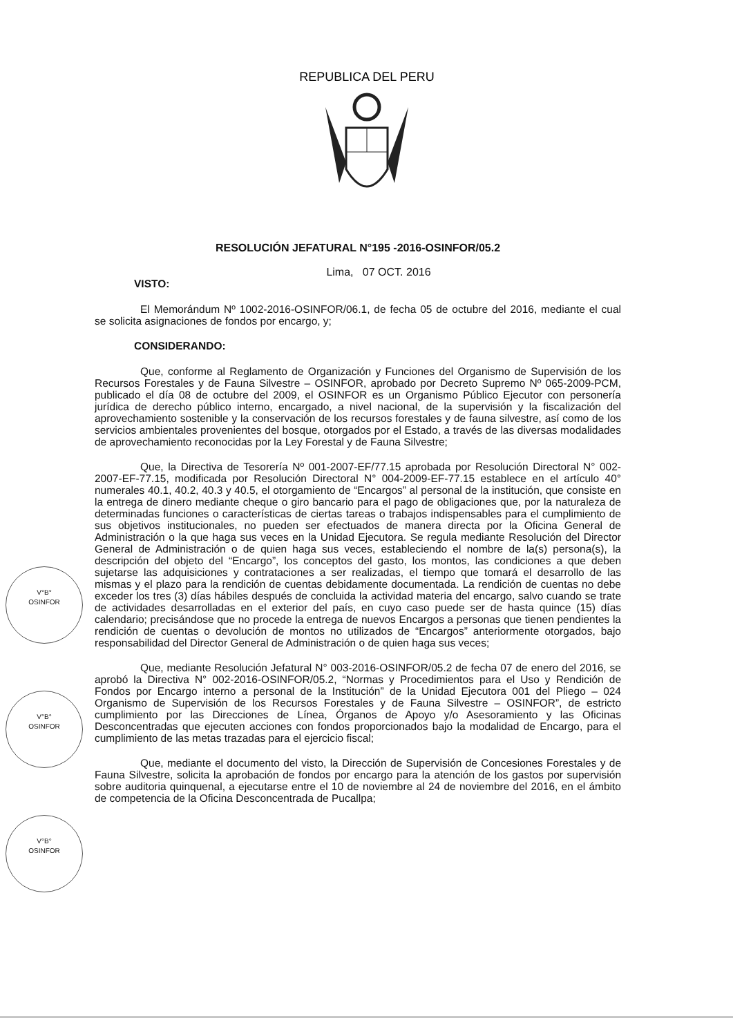REPUBLICA DEL PERU
RESOLUCIÓN JEFATURAL N°195 -2016-OSINFOR/05.2
Lima, 07 OCT. 2016
VISTO:
El Memorándum Nº 1002-2016-OSINFOR/06.1, de fecha 05 de octubre del 2016, mediante el cual se solicita asignaciones de fondos por encargo, y;
CONSIDERANDO:
Que, conforme al Reglamento de Organización y Funciones del Organismo de Supervisión de los Recursos Forestales y de Fauna Silvestre – OSINFOR, aprobado por Decreto Supremo Nº 065-2009-PCM, publicado el día 08 de octubre del 2009, el OSINFOR es un Organismo Público Ejecutor con personería jurídica de derecho público interno, encargado, a nivel nacional, de la supervisión y la fiscalización del aprovechamiento sostenible y la conservación de los recursos forestales y de fauna silvestre, así como de los servicios ambientales provenientes del bosque, otorgados por el Estado, a través de las diversas modalidades de aprovechamiento reconocidas por la Ley Forestal y de Fauna Silvestre;
Que, la Directiva de Tesorería Nº 001-2007-EF/77.15 aprobada por Resolución Directoral N° 002-2007-EF-77.15, modificada por Resolución Directoral N° 004-2009-EF-77.15 establece en el artículo 40° numerales 40.1, 40.2, 40.3 y 40.5, el otorgamiento de “Encargos” al personal de la institución, que consiste en la entrega de dinero mediante cheque o giro bancario para el pago de obligaciones que, por la naturaleza de determinadas funciones o características de ciertas tareas o trabajos indispensables para el cumplimiento de sus objetivos institucionales, no pueden ser efectuados de manera directa por la Oficina General de Administración o la que haga sus veces en la Unidad Ejecutora. Se regula mediante Resolución del Director General de Administración o de quien haga sus veces, estableciendo el nombre de la(s) persona(s), la descripción del objeto del “Encargo”, los conceptos del gasto, los montos, las condiciones a que deben sujetarse las adquisiciones y contrataciones a ser realizadas, el tiempo que tomará el desarrollo de las mismas y el plazo para la rendición de cuentas debidamente documentada. La rendición de cuentas no debe exceder los tres (3) días hábiles después de concluida la actividad materia del encargo, salvo cuando se trate de actividades desarrolladas en el exterior del país, en cuyo caso puede ser de hasta quince (15) días calendario; precisándose que no procede la entrega de nuevos Encargos a personas que tienen pendientes la rendición de cuentas o devolución de montos no utilizados de “Encargos” anteriormente otorgados, bajo responsabilidad del Director General de Administración o de quien haga sus veces;
Que, mediante Resolución Jefatural N° 003-2016-OSINFOR/05.2 de fecha 07 de enero del 2016, se aprobó la Directiva N° 002-2016-OSINFOR/05.2, “Normas y Procedimientos para el Uso y Rendición de Fondos por Encargo interno a personal de la Institución” de la Unidad Ejecutora 001 del Pliego – 024 Organismo de Supervisión de los Recursos Forestales y de Fauna Silvestre – OSINFOR”, de estricto cumplimiento por las Direcciones de Línea, Órganos de Apoyo y/o Asesoramiento y las Oficinas Desconcentradas que ejecuten acciones con fondos proporcionados bajo la modalidad de Encargo, para el cumplimiento de las metas trazadas para el ejercicio fiscal;
Que, mediante el documento del visto, la Dirección de Supervisión de Concesiones Forestales y de Fauna Silvestre, solicita la aprobación de fondos por encargo para la atención de los gastos por supervisión sobre auditoria quinquenal, a ejecutarse entre el 10 de noviembre al 24 de noviembre del 2016, en el ámbito de competencia de la Oficina Desconcentrada de Pucallpa;
V°B°
OSINFOR
V°B°
OSINFOR
V°B°
OSINFOR